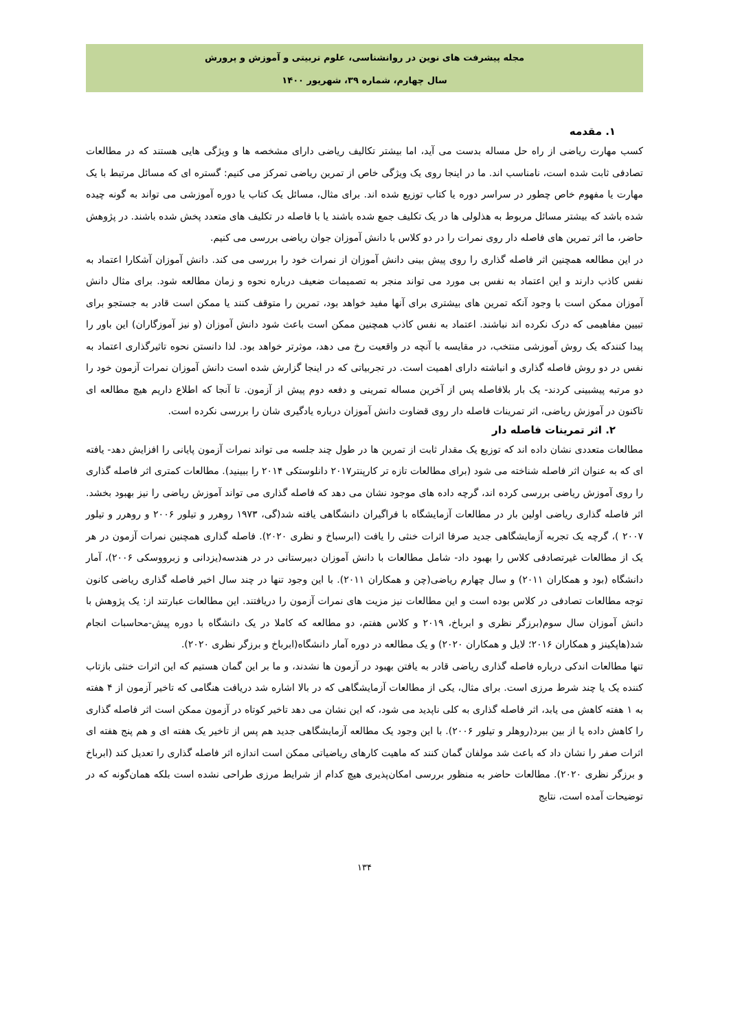مجله پیشرفت های نوین در روانشناسی، علوم تربیتی و آموزش و پرورش
سال چهارم، شماره ۳۹، شهریور ۱۴۰۰
۱. مقدمه
کسب مهارت ریاضی از راه حل مساله بدست می آید، اما بیشتر تکالیف ریاضی دارای مشخصه ها و ویژگی هایی هستند که در مطالعات تصادفی ثابت شده است، نامناسب اند. ما در اینجا روی یک ویژگی خاص از تمرین ریاضی تمرکز می کنیم: گستره ای که مسائل مرتبط با یک مهارت یا مفهوم خاص چطور در سراسر دوره یا کتاب توزیع شده اند. برای مثال، مسائل یک کتاب یا دوره آموزشی می تواند به گونه چیده شده باشد که بیشتر مسائل مربوط به هذلولی ها در یک تکلیف جمع شده باشند یا با فاصله در تکلیف های متعدد پخش شده باشند. در پژوهش حاضر، ما اثر تمرین های فاصله دار روی نمرات را در دو کلاس با دانش آموزان جوان ریاضی بررسی می کنیم.
در این مطالعه همچنین اثر فاصله گذاری را روی پیش بینی دانش آموزان از نمرات خود را بررسی می کند. دانش آموزان آشکارا اعتماد به نفس کاذب دارند و این اعتماد به نفس بی مورد می تواند منجر به تصمیمات ضعیف درباره نحوه و زمان مطالعه شود. برای مثال دانش آموزان ممکن است با وجود آنکه تمرین های بیشتری برای آنها مفید خواهد بود، تمرین را متوقف کنند یا ممکن است قادر به جستجو برای تبیین مفاهیمی که درک نکرده اند نباشند. اعتماد به نفس کاذب همچنین ممکن است باعث شود دانش آموزان (و نیز آموزگاران) این باور را پیدا کنندکه یک روش آموزشی منتخب، در مقایسه با آنچه در واقعیت رخ می دهد، موثرتر خواهد بود. لذا دانستن نحوه تاثیرگذاری اعتماد به نفس در دو روش فاصله گذاری و انباشته دارای اهمیت است. در تجربیاتی که در اینجا گزارش شده است دانش آموزان نمرات آزمون خود را دو مرتبه پیشبینی کردند- یک بار بلافاصله پس از آخرین مساله تمرینی و دفعه دوم پیش از آزمون. تا آنجا که اطلاع داریم هیچ مطالعه ای تاکنون در آموزش ریاضی، اثر تمرینات فاصله دار روی قضاوت دانش آموزان درباره یادگیری شان را بررسی نکرده است.
۲. اثر تمرینات فاصله دار
مطالعات متعددی نشان داده اند که توزیع یک مقدار ثابت از تمرین ها در طول چند جلسه می تواند نمرات آزمون پایانی را افزایش دهد- یافته ای که به عنوان اثر فاصله شناخته می شود (برای مطالعات تازه تر کارپنتر۲۰۱۷ دانلوستکی ۲۰۱۴ را ببینید). مطالعات کمتری اثر فاصله گذاری را روی آموزش ریاضی بررسی کرده اند، گرچه داده های موجود نشان می دهد که فاصله گذاری می تواند آموزش ریاضی را نیز بهبود بخشد. اثر فاصله گذاری ریاضی اولین بار در مطالعات آزمایشگاه با فراگیران دانشگاهی یافته شد(گی، ۱۹۷۳ روهرر و تیلور ۲۰۰۶ و روهرر و تیلور ۲۰۰۷ )، گرچه یک تجربه آزمایشگاهی جدید صرفا اثرات خنثی را یافت (ابرسباخ و نظری ۲۰۲۰). فاصله گذاری همچنین نمرات آزمون در هر یک از مطالعات غیرتصادفی کلاس را بهبود داد- شامل مطالعات با دانش آموزان دبیرستانی در در هندسه(یزدانی و زبرووسکی ۲۰۰۶)، آمار دانشگاه (بود و همکاران ۲۰۱۱) و سال چهارم ریاضی(چن و همکاران ۲۰۱۱). با این وجود تنها در چند سال اخیر فاصله گذاری ریاضی کانون توجه مطالعات تصادفی در کلاس بوده است و این مطالعات نیز مزیت های نمرات آزمون را دریافتند. این مطالعات عبارتند از: یک پژوهش با دانش آموزان سال سوم(برزگر نظری و ابرباخ، ۲۰۱۹ و کلاس هفتم، دو مطالعه که کاملا در یک دانشگاه با دوره پیش-محاسبات انجام شد(هاپکینز و همکاران ۲۰۱۶؛ لایل و همکاران ۲۰۲۰) و یک مطالعه در دوره آمار دانشگاه(ابرباخ و برزگر نظری ۲۰۲۰).
تنها مطالعات اندکی درباره فاصله گذاری ریاضی قادر به یافتن بهبود در آزمون ها نشدند، و ما بر این گمان هستیم که این اثرات خنثی بازتاب کننده یک یا چند شرط مرزی است. برای مثال، یکی از مطالعات آزمایشگاهی که در بالا اشاره شد دریافت هنگامی که تاخیر آزمون از ۴ هفته به ۱ هفته کاهش می یابد، اثر فاصله گذاری به کلی ناپدید می شود، که این نشان می دهد تاخیر کوتاه در آزمون ممکن است اثر فاصله گذاری را کاهش داده یا از بین ببرد(روهلر و تیلور ۲۰۰۶). با این وجود یک مطالعه آزمایشگاهی جدید هم پس از تاخیر یک هفته ای و هم پنج هفته ای اثرات صفر را نشان داد که باعث شد مولفان گمان کنند که ماهیت کارهای ریاضیاتی ممکن است اندازه اثر فاصله گذاری را تعدیل کند (ابرباخ و برزگر نظری ۲۰۲۰). مطالعات حاضر به منظور بررسی امکان‌پذیری هیچ کدام از شرایط مرزی طراحی نشده است بلکه همان‌گونه که در توضیحات آمده است، نتایج
۱۳۴